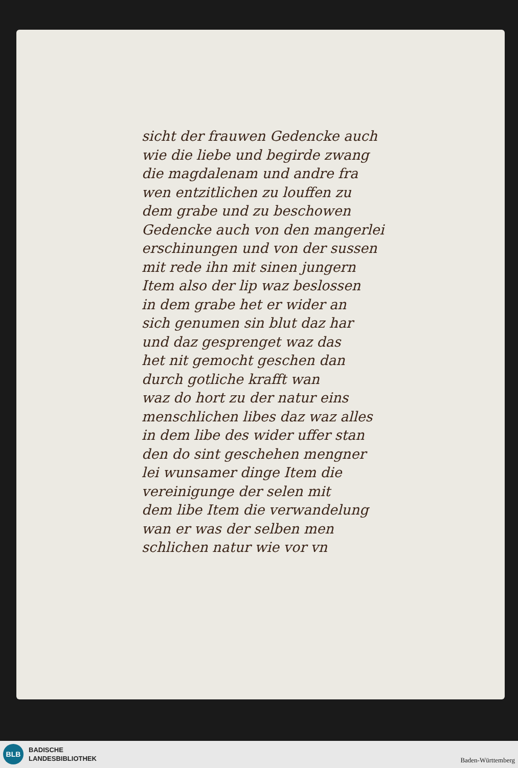sicht der frauwen Gedencke auch
wie die liebe und begirde zwang
die magdalenam und andre fra
wen entzitlichen zu louffen zu
dem grabe und zu beschowen
Gedencke auch von den mangerlei
erschinungen und von der sussen
mit rede ihn mit sinen jungern
Item also der lip waz beslossen
in dem grabe het er wider an
sich genumen sin blut daz har
und daz gesprenget waz das
het nit gemocht geschen dan
durch gotliche krafft wan
waz do hort zu der natur eins
menschlichen libes daz waz alles
in dem libe des wider uffer stan
den do sint geschehen mengner
lei wunsamer dinge Item die
vereinigunge der selen mit
dem libe Item die verwandelung
wan er was der selben men
schlichen natur wie vor vn
BLB
BADISCHE
LANDESBIBLIOTHEK
Baden-Württemberg